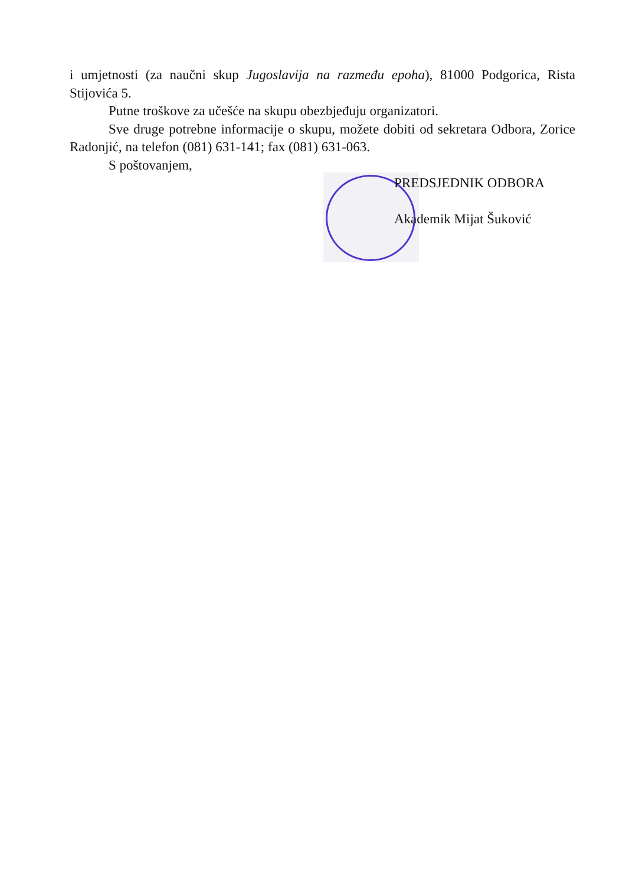i umjetnosti (za naučni skup Jugoslavija na razmeđu epoha), 81000 Podgorica, Rista Stijovića 5.
Putne troškove za učešće na skupu obezbjeđuju organizatori.
Sve druge potrebne informacije o skupu, možete dobiti od sekretara Odbora, Zorice Radonjić, na telefon (081) 631-141; fax (081) 631-063.
S poštovanjem,
PREDSJEDNIK ODBORA
Akademik Mijat Šuković